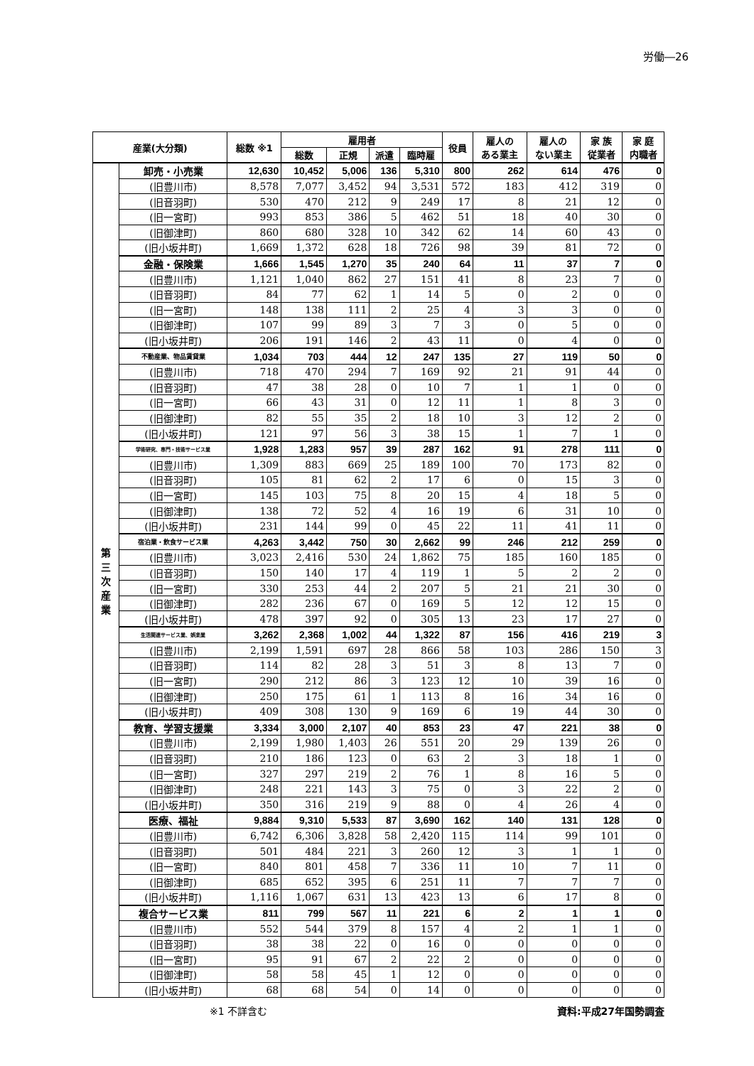労働―26
| 産業(大分類) | | 総数 ※1 | 雇用者 | | | | 役員 | 雇人の ある業主 | 雇人の ない業主 | 家 族 従業者 | 家 庭 内職者 |
| --- | --- | --- | --- | --- | --- | --- | --- | --- | --- | --- | --- |
| | | | 総数 | 正規 | 派遣 | 臨時雇 | | | | | |
| 第 三 次 産 業 | 卸売・小売業 | 12,630 | 10,452 | 5,006 | 136 | 5,310 | 800 | 262 | 614 | 476 | 0 |
| | (旧豊川市) | 8,578 | 7,077 | 3,452 | 94 | 3,531 | 572 | 183 | 412 | 319 | 0 |
| | (旧音羽町) | 530 | 470 | 212 | 9 | 249 | 17 | 8 | 21 | 12 | 0 |
| | (旧一宮町) | 993 | 853 | 386 | 5 | 462 | 51 | 18 | 40 | 30 | 0 |
| | (旧御津町) | 860 | 680 | 328 | 10 | 342 | 62 | 14 | 60 | 43 | 0 |
| | (旧小坂井町) | 1,669 | 1,372 | 628 | 18 | 726 | 98 | 39 | 81 | 72 | 0 |
| | 金融・保険業 | 1,666 | 1,545 | 1,270 | 35 | 240 | 64 | 11 | 37 | 7 | 0 |
| | (旧豊川市) | 1,121 | 1,040 | 862 | 27 | 151 | 41 | 8 | 23 | 7 | 0 |
| | (旧音羽町) | 84 | 77 | 62 | 1 | 14 | 5 | 0 | 2 | 0 | 0 |
| | (旧一宮町) | 148 | 138 | 111 | 2 | 25 | 4 | 3 | 3 | 0 | 0 |
| | (旧御津町) | 107 | 99 | 89 | 3 | 7 | 3 | 0 | 5 | 0 | 0 |
| | (旧小坂井町) | 206 | 191 | 146 | 2 | 43 | 11 | 0 | 4 | 0 | 0 |
| | 不動産業、物品賃貸業 | 1,034 | 703 | 444 | 12 | 247 | 135 | 27 | 119 | 50 | 0 |
| | (旧豊川市) | 718 | 470 | 294 | 7 | 169 | 92 | 21 | 91 | 44 | 0 |
| | (旧音羽町) | 47 | 38 | 28 | 0 | 10 | 7 | 1 | 1 | 0 | 0 |
| | (旧一宮町) | 66 | 43 | 31 | 0 | 12 | 11 | 1 | 8 | 3 | 0 |
| | (旧御津町) | 82 | 55 | 35 | 2 | 18 | 10 | 3 | 12 | 2 | 0 |
| | (旧小坂井町) | 121 | 97 | 56 | 3 | 38 | 15 | 1 | 7 | 1 | 0 |
| | 学術研究、専門・技術サービス業 | 1,928 | 1,283 | 957 | 39 | 287 | 162 | 91 | 278 | 111 | 0 |
| | (旧豊川市) | 1,309 | 883 | 669 | 25 | 189 | 100 | 70 | 173 | 82 | 0 |
| | (旧音羽町) | 105 | 81 | 62 | 2 | 17 | 6 | 0 | 15 | 3 | 0 |
| | (旧一宮町) | 145 | 103 | 75 | 8 | 20 | 15 | 4 | 18 | 5 | 0 |
| | (旧御津町) | 138 | 72 | 52 | 4 | 16 | 19 | 6 | 31 | 10 | 0 |
| | (旧小坂井町) | 231 | 144 | 99 | 0 | 45 | 22 | 11 | 41 | 11 | 0 |
| | 宿泊業・飲食サービス業 | 4,263 | 3,442 | 750 | 30 | 2,662 | 99 | 246 | 212 | 259 | 0 |
| | (旧豊川市) | 3,023 | 2,416 | 530 | 24 | 1,862 | 75 | 185 | 160 | 185 | 0 |
| | (旧音羽町) | 150 | 140 | 17 | 4 | 119 | 1 | 5 | 2 | 2 | 0 |
| | (旧一宮町) | 330 | 253 | 44 | 2 | 207 | 5 | 21 | 21 | 30 | 0 |
| | (旧御津町) | 282 | 236 | 67 | 0 | 169 | 5 | 12 | 12 | 15 | 0 |
| | (旧小坂井町) | 478 | 397 | 92 | 0 | 305 | 13 | 23 | 17 | 27 | 0 |
| | 生活関連サービス業、娯楽業 | 3,262 | 2,368 | 1,002 | 44 | 1,322 | 87 | 156 | 416 | 219 | 3 |
| | (旧豊川市) | 2,199 | 1,591 | 697 | 28 | 866 | 58 | 103 | 286 | 150 | 3 |
| | (旧音羽町) | 114 | 82 | 28 | 3 | 51 | 3 | 8 | 13 | 7 | 0 |
| | (旧一宮町) | 290 | 212 | 86 | 3 | 123 | 12 | 10 | 39 | 16 | 0 |
| | (旧御津町) | 250 | 175 | 61 | 1 | 113 | 8 | 16 | 34 | 16 | 0 |
| | (旧小坂井町) | 409 | 308 | 130 | 9 | 169 | 6 | 19 | 44 | 30 | 0 |
| | 教育、学習支援業 | 3,334 | 3,000 | 2,107 | 40 | 853 | 23 | 47 | 221 | 38 | 0 |
| | (旧豊川市) | 2,199 | 1,980 | 1,403 | 26 | 551 | 20 | 29 | 139 | 26 | 0 |
| | (旧音羽町) | 210 | 186 | 123 | 0 | 63 | 2 | 3 | 18 | 1 | 0 |
| | (旧一宮町) | 327 | 297 | 219 | 2 | 76 | 1 | 8 | 16 | 5 | 0 |
| | (旧御津町) | 248 | 221 | 143 | 3 | 75 | 0 | 3 | 22 | 2 | 0 |
| | (旧小坂井町) | 350 | 316 | 219 | 9 | 88 | 0 | 4 | 26 | 4 | 0 |
| | 医療、福祉 | 9,884 | 9,310 | 5,533 | 87 | 3,690 | 162 | 140 | 131 | 128 | 0 |
| | (旧豊川市) | 6,742 | 6,306 | 3,828 | 58 | 2,420 | 115 | 114 | 99 | 101 | 0 |
| | (旧音羽町) | 501 | 484 | 221 | 3 | 260 | 12 | 3 | 1 | 1 | 0 |
| | (旧一宮町) | 840 | 801 | 458 | 7 | 336 | 11 | 10 | 7 | 11 | 0 |
| | (旧御津町) | 685 | 652 | 395 | 6 | 251 | 11 | 7 | 7 | 7 | 0 |
| | (旧小坂井町) | 1,116 | 1,067 | 631 | 13 | 423 | 13 | 6 | 17 | 8 | 0 |
| | 複合サービス業 | 811 | 799 | 567 | 11 | 221 | 6 | 2 | 1 | 1 | 0 |
| | (旧豊川市) | 552 | 544 | 379 | 8 | 157 | 4 | 2 | 1 | 1 | 0 |
| | (旧音羽町) | 38 | 38 | 22 | 0 | 16 | 0 | 0 | 0 | 0 | 0 |
| | (旧一宮町) | 95 | 91 | 67 | 2 | 22 | 2 | 0 | 0 | 0 | 0 |
| | (旧御津町) | 58 | 58 | 45 | 1 | 12 | 0 | 0 | 0 | 0 | 0 |
| | (旧小坂井町) | 68 | 68 | 54 | 0 | 14 | 0 | 0 | 0 | 0 | 0 |
※1 不詳含む 資料:平成27年国勢調査